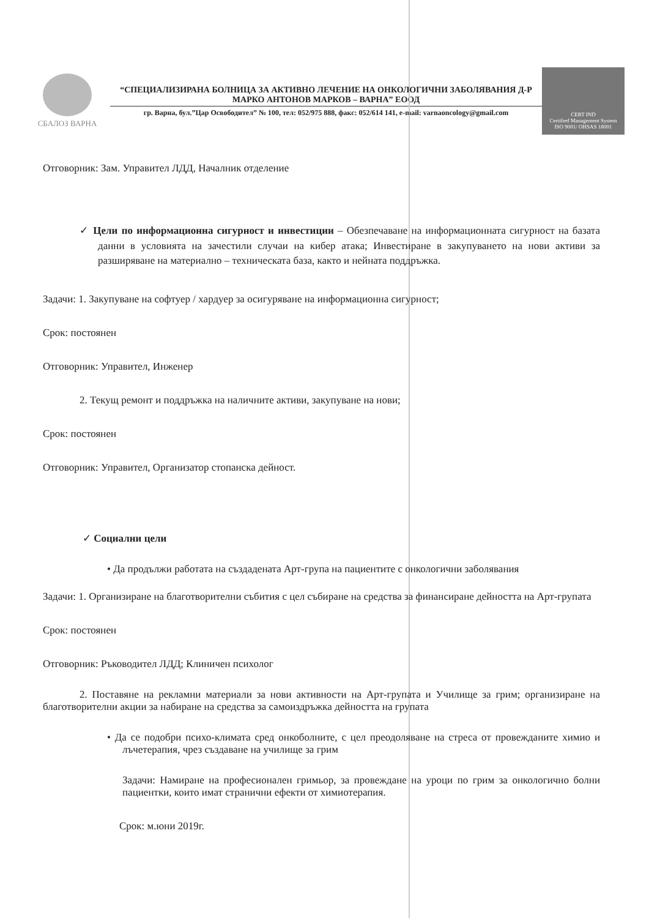СБАЛОЗ ВАРНА
“СПЕЦИАЛИЗИРАНА БОЛНИЦА ЗА АКТИВНО ЛЕЧЕНИЕ НА ОНКОЛОГИЧНИ ЗАБОЛЯВАНИЯ Д-Р МАРКО АНТОНОВ МАРКОВ – ВАРНА” ЕООД
гр. Варна, бул.”Цар Освободител” № 100, тел: 052/975 888, факс: 052/614 141, e-mail: varnaoncology@gmail.com
CERT IND
Certified Management System
ISO 9001/ OHSAS 18001
Отговорник: Зам. Управител ЛДД, Началник отделение
✓ Цели по информационна сигурност и инвестиции – Обезпечаване на информационната сигурност на базата данни в условията на зачестили случаи на кибер атака; Инвестиране в закупуването на нови активи за разширяване на материално – техническата база, както и нейната поддръжка.
Задачи: 1. Закупуване на софтуер / хардуер за осигуряване на информационна сигурност;
Срок: постоянен
Отговорник: Управител, Инженер
2. Текущ ремонт и поддръжка на наличните активи, закупуване на нови;
Срок: постоянен
Отговорник: Управител, Организатор стопанска дейност.
✓ Социални цели
• Да продължи работата на създадената Арт-група на пациентите с онкологични заболявания
Задачи: 1. Организиране на благотворителни събития с цел събиране на средства за финансиране дейността на Арт-групата
Срок: постоянен
Отговорник: Ръководител ЛДД; Клиничен психолог
2. Поставяне на рекламни материали за нови активности на Арт-групата и Училище за грим; организиране на благотворителни акции за набиране на средства за самоиздръжка дейността на групата
• Да се подобри психо-климата сред онкоболните, с цел преодоляване на стреса от провежданите химио и лъчетерапия, чрез създаване на училище за грим
Задачи: Намиране на професионален гримьор, за провеждане на уроци по грим за онкологично болни пациентки, които имат странични ефекти от химиотерапия.
Срок: м.юни 2019г.